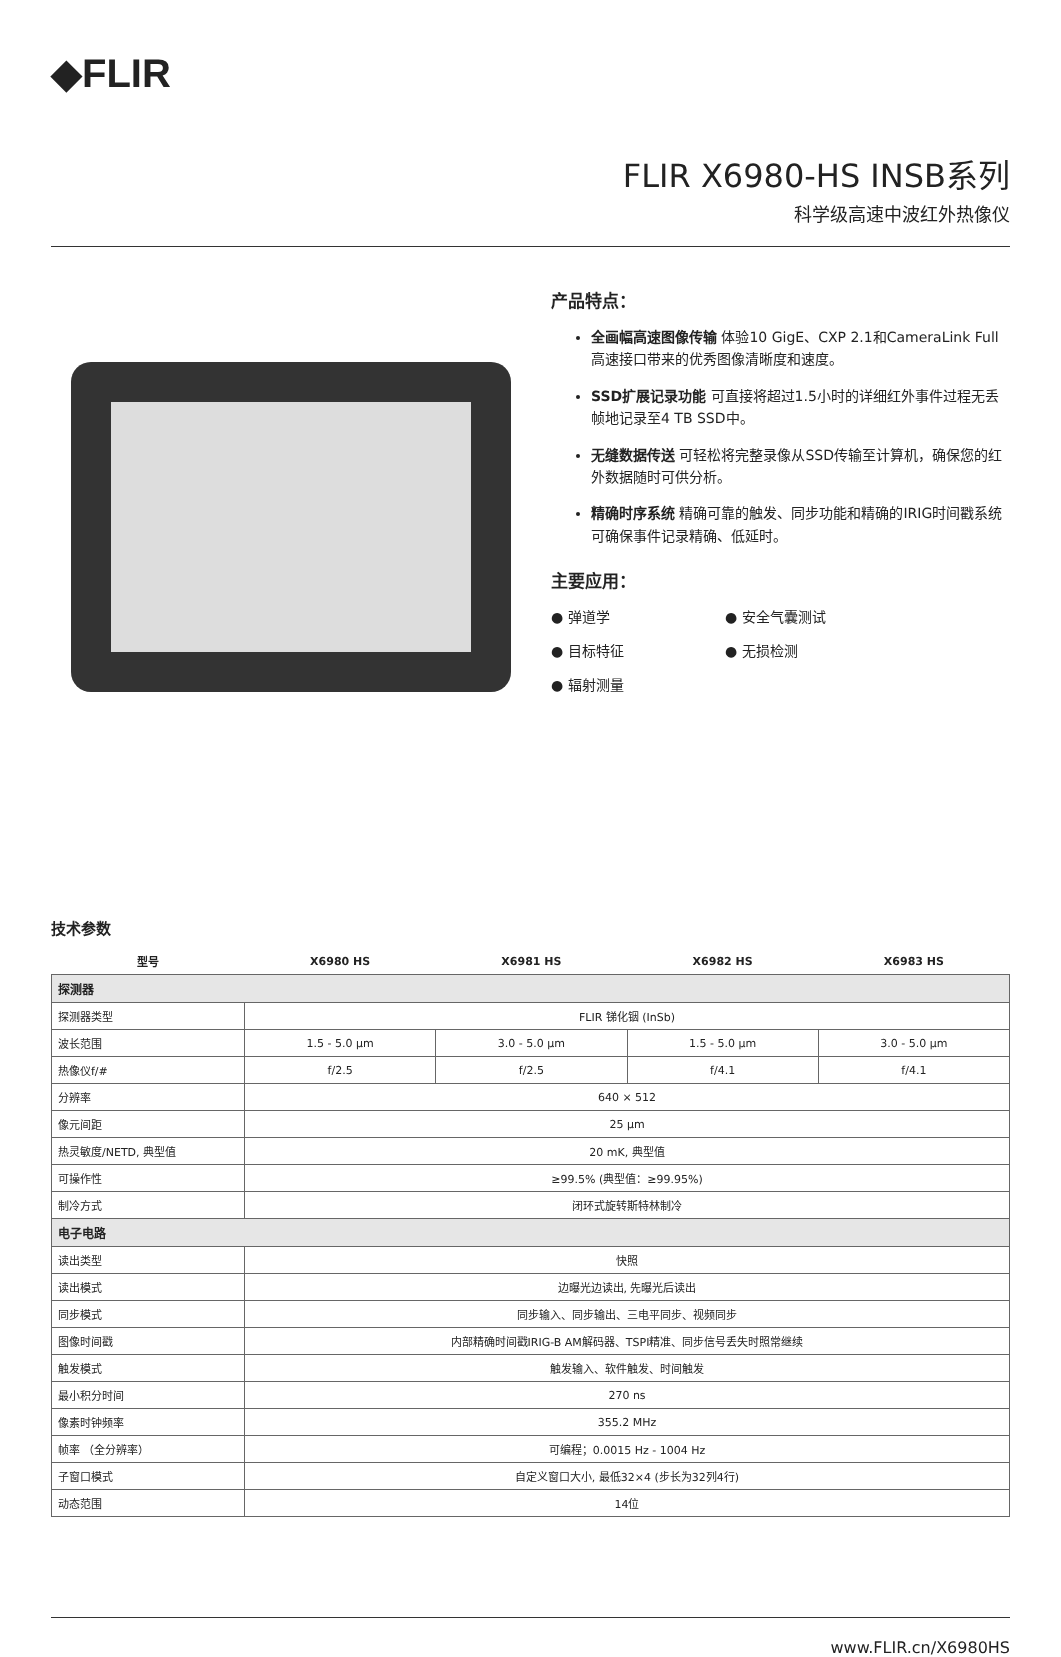◆FLIR
FLIR X6980-HS INSB系列
科学级高速中波红外热像仪
产品特点：
全画幅高速图像传输 体验10 GigE、CXP 2.1和CameraLink Full高速接口带来的优秀图像清晰度和速度。
SSD扩展记录功能 可直接将超过1.5小时的详细红外事件过程无丢帧地记录至4 TB SSD中。
无缝数据传送 可轻松将完整录像从SSD传输至计算机，确保您的红外数据随时可供分析。
精确时序系统 精确可靠的触发、同步功能和精确的IRIG时间戳系统可确保事件记录精确、低延时。
主要应用：
● 弹道学
● 安全气囊测试
● 目标特征
● 无损检测
● 辐射测量
技术参数
| 型号 | X6980 HS | X6981 HS | X6982 HS | X6983 HS |
| --- | --- | --- | --- | --- |
| 探测器 | | | | |
| 探测器类型 | FLIR 锑化铟 (InSb) | | | |
| 波长范围 | 1.5 - 5.0 µm | 3.0 - 5.0 µm | 1.5 - 5.0 µm | 3.0 - 5.0 µm |
| 热像仪f/# | f/2.5 | f/2.5 | f/4.1 | f/4.1 |
| 分辨率 | 640 × 512 | | | |
| 像元间距 | 25 µm | | | |
| 热灵敏度/NETD, 典型值 | 20 mK, 典型值 | | | |
| 可操作性 | ≥99.5% (典型值：≥99.95%) | | | |
| 制冷方式 | 闭环式旋转斯特林制冷 | | | |
| 电子电路 | | | | |
| 读出类型 | 快照 | | | |
| 读出模式 | 边曝光边读出, 先曝光后读出 | | | |
| 同步模式 | 同步输入、同步输出、三电平同步、视频同步 | | | |
| 图像时间戳 | 内部精确时间戳IRIG-B AM解码器、TSPI精准、同步信号丢失时照常继续 | | | |
| 触发模式 | 触发输入、软件触发、时间触发 | | | |
| 最小积分时间 | 270 ns | | | |
| 像素时钟频率 | 355.2 MHz | | | |
| 帧率 （全分辨率） | 可编程；0.0015 Hz - 1004 Hz | | | |
| 子窗口模式 | 自定义窗口大小, 最低32×4 (步长为32列4行) | | | |
| 动态范围 | 14位 | | | |
www.FLIR.cn/X6980HS